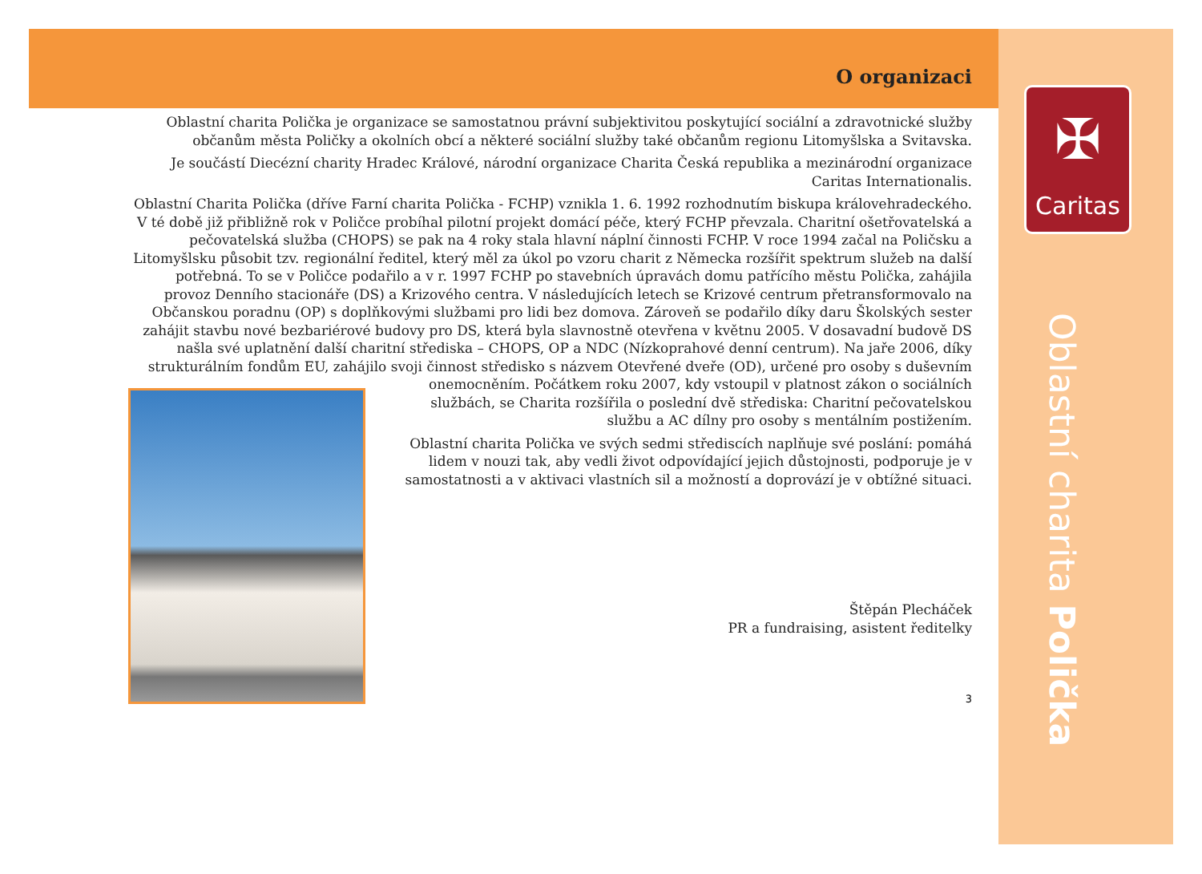O organizaci
Oblastní charita Polička je organizace se samostatnou právní subjektivitou poskytující sociální a zdravotnické služby občanům města Poličky a okolních obcí a některé sociální služby také občanům regionu Litomyšlska a Svitavska.
Je součástí Diecézní charity Hradec Králové, národní organizace Charita Česká republika a mezinárodní organizace Caritas Internationalis.
Oblastní Charita Polička (dříve Farní charita Polička - FCHP) vznikla 1. 6. 1992 rozhodnutím biskupa královehradeckého. V té době již přibližně rok v Poličce probíhal pilotní projekt domácí péče, který FCHP převzala. Charitní ošetřovatelská a pečovatelská služba (CHOPS) se pak na 4 roky stala hlavní náplní činnosti FCHP. V roce 1994 začal na Poličsku a Litomyšlsku působit tzv. regionální ředitel, který měl za úkol po vzoru charit z Německa rozšířit spektrum služeb na další potřebná. To se v Poličce podařilo a v r. 1997 FCHP po stavebních úpravách domu patřícího městu Polička, zahájila provoz Denního stacionáře (DS) a Krizového centra. V následujících letech se Krizové centrum přetransformovalo na Občanskou poradnu (OP) s doplňkovými službami pro lidi bez domova. Zároveň se podařilo díky daru Školských sester zahájit stavbu nové bezbariérové budovy pro DS, která byla slavnostně otevřena v květnu 2005. V dosavadní budově DS našla své uplatnění další charitní střediska – CHOPS, OP a NDC (Nízkoprahové denní centrum). Na jaře 2006, díky strukturálním fondům EU, zahájilo svoji činnost středisko s názvem Otevřené dveře (OD), určené pro osoby s duševním onemocněním. Počátkem roku 2007, kdy vstoupil v platnost zákon o sociálních službách, se Charita rozšířila o poslední dvě střediska: Charitní pečovatelskou službu a AC dílny pro osoby s mentálním postižením.
Oblastní charita Polička ve svých sedmi střediscích naplňuje své poslání: pomáhá lidem v nouzi tak, aby vedli život odpovídající jejich důstojnosti, podporuje je v samostatnosti a v aktivaci vlastních sil a možností a doprovází je v obtížné situaci.
Štěpán Plecháček
PR a fundraising, asistent ředitelky
3
✠
Caritas
Oblastní charita Polička